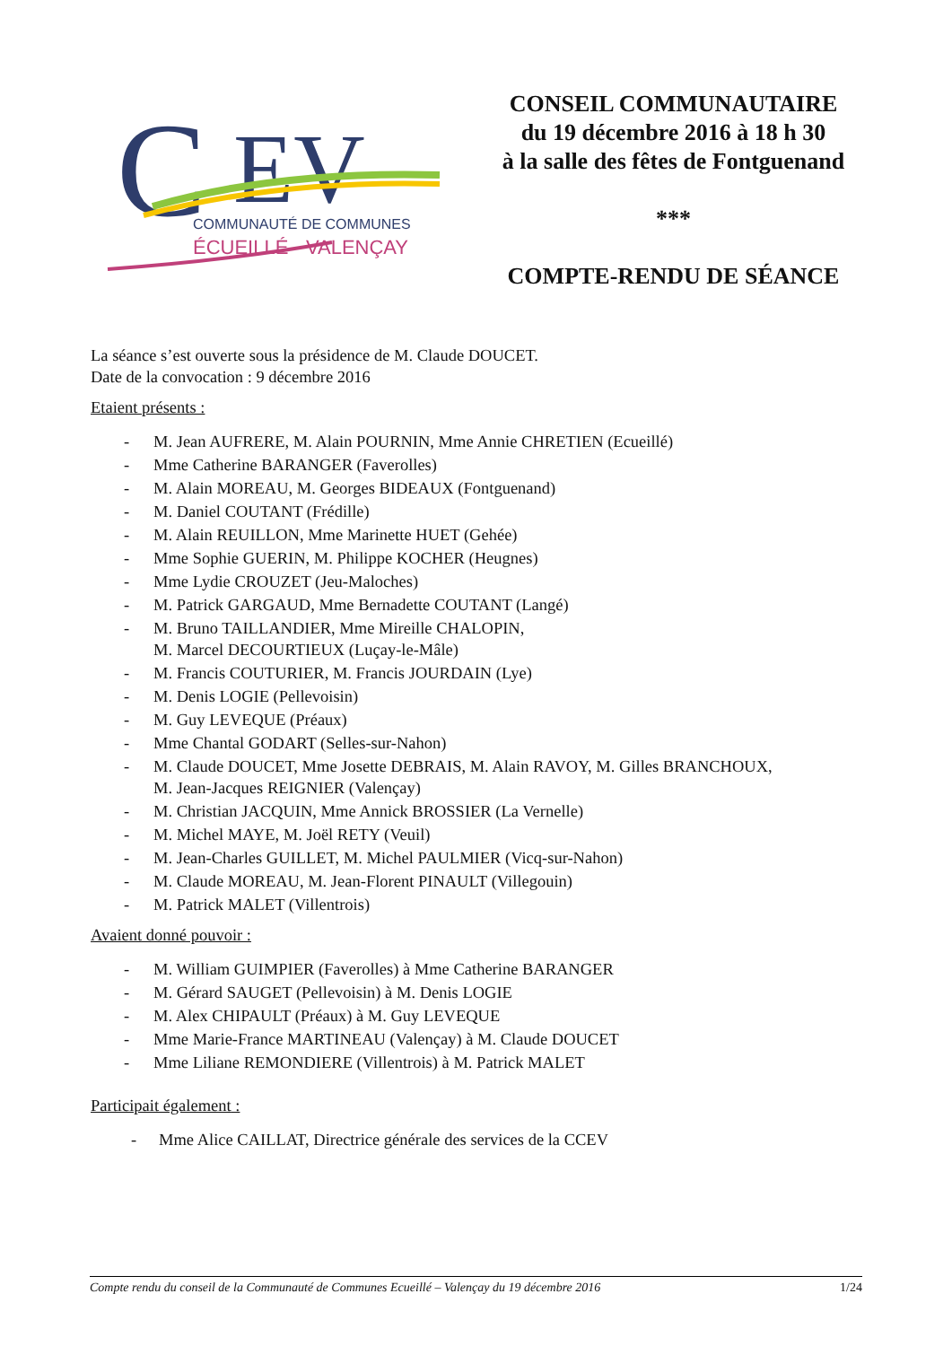C
EV
COMMUNAUTÉ DE COMMUNES
ÉCUEILLÉ - VALENÇAY
CONSEIL COMMUNAUTAIRE
du 19 décembre 2016 à 18 h 30
à la salle des fêtes de Fontguenand
***
COMPTE-RENDU DE SÉANCE
La séance s’est ouverte sous la présidence de M. Claude DOUCET.
Date de la convocation : 9 décembre 2016
Etaient présents :
- M. Jean AUFRERE, M. Alain POURNIN, Mme Annie CHRETIEN (Ecueillé)
- Mme Catherine BARANGER (Faverolles)
- M. Alain MOREAU, M. Georges BIDEAUX (Fontguenand)
- M. Daniel COUTANT (Frédille)
- M. Alain REUILLON, Mme Marinette HUET (Gehée)
- Mme Sophie GUERIN, M. Philippe KOCHER (Heugnes)
- Mme Lydie CROUZET (Jeu-Maloches)
- M. Patrick GARGAUD, Mme Bernadette COUTANT (Langé)
- M. Bruno TAILLANDIER, Mme Mireille CHALOPIN,
M. Marcel DECOURTIEUX (Luçay-le-Mâle)
- M. Francis COUTURIER, M. Francis JOURDAIN (Lye)
- M. Denis LOGIE (Pellevoisin)
- M. Guy LEVEQUE (Préaux)
- Mme Chantal GODART (Selles-sur-Nahon)
- M. Claude DOUCET, Mme Josette DEBRAIS, M. Alain RAVOY, M. Gilles BRANCHOUX,
M. Jean-Jacques REIGNIER (Valençay)
- M. Christian JACQUIN, Mme Annick BROSSIER (La Vernelle)
- M. Michel MAYE, M. Joël RETY (Veuil)
- M. Jean-Charles GUILLET, M. Michel PAULMIER (Vicq-sur-Nahon)
- M. Claude MOREAU, M. Jean-Florent PINAULT (Villegouin)
- M. Patrick MALET (Villentrois)
Avaient donné pouvoir :
- M. William GUIMPIER (Faverolles) à Mme Catherine BARANGER
- M. Gérard SAUGET (Pellevoisin) à M. Denis LOGIE
- M. Alex CHIPAULT (Préaux) à M. Guy LEVEQUE
- Mme Marie-France MARTINEAU (Valençay) à M. Claude DOUCET
- Mme Liliane REMONDIERE (Villentrois) à M. Patrick MALET
Participait également :
- Mme Alice CAILLAT, Directrice générale des services de la CCEV
Compte rendu du conseil de la Communauté de Communes Ecueillé – Valençay du 19 décembre 2016 1/24